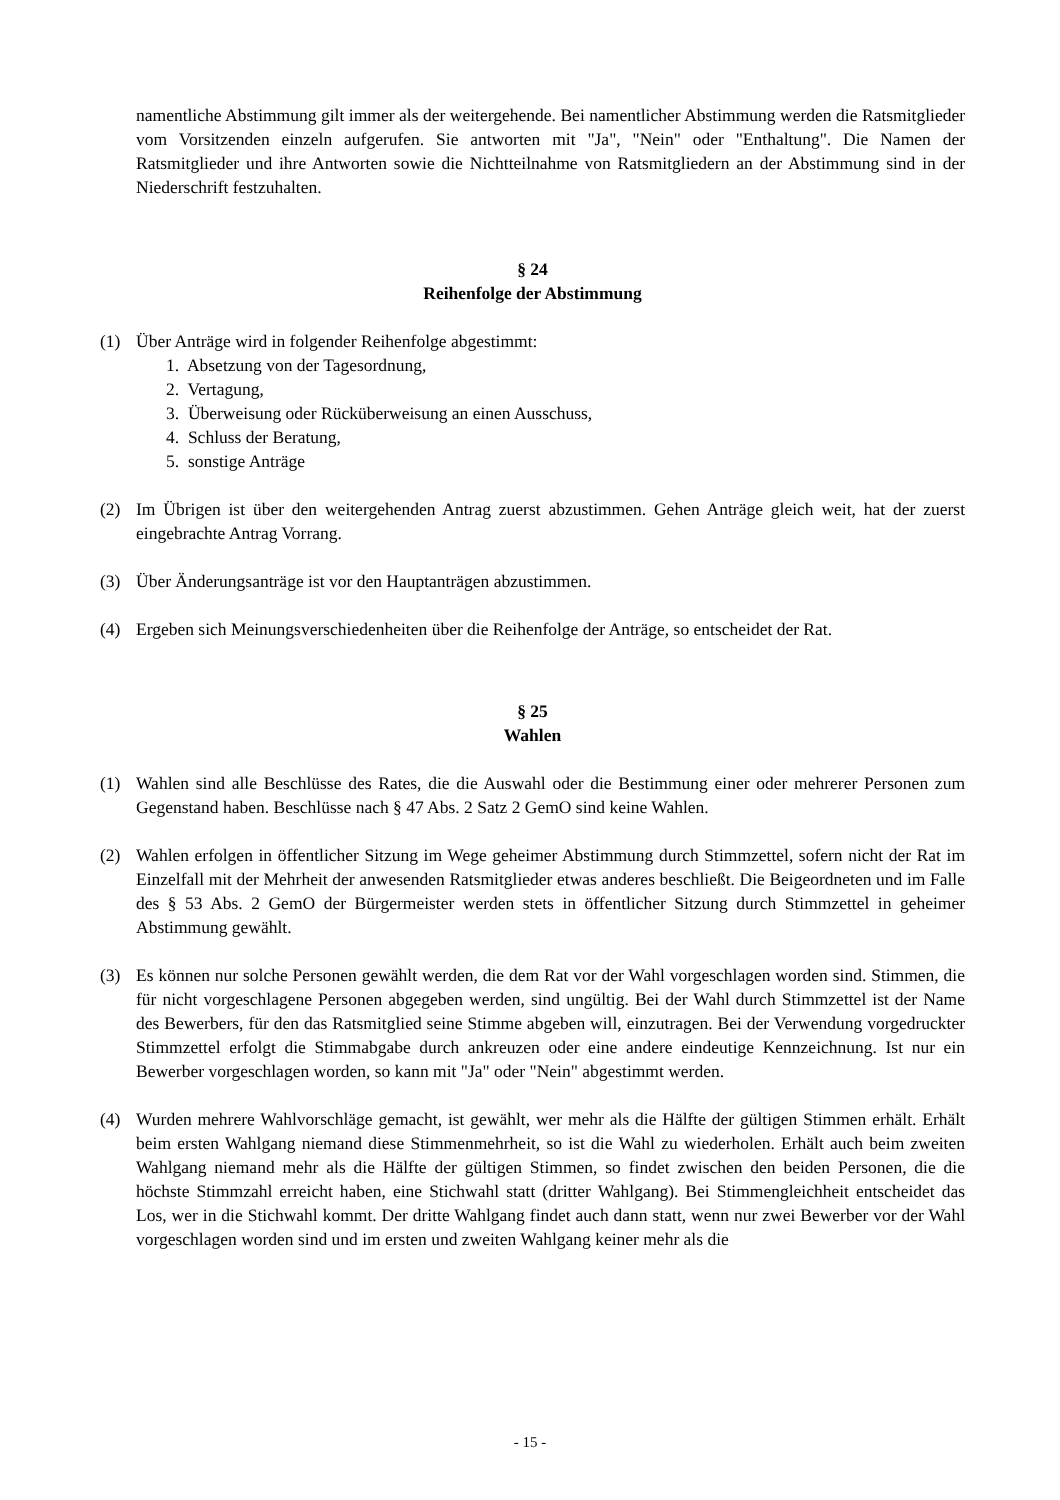namentliche Abstimmung gilt immer als der weitergehende. Bei namentlicher Abstimmung werden die Ratsmitglieder vom Vorsitzenden einzeln aufgerufen. Sie antworten mit "Ja", "Nein" oder "Enthaltung". Die Namen der Ratsmitglieder und ihre Antworten sowie die Nicht­teilnahme von Ratsmitgliedern an der Abstimmung sind in der Niederschrift festzuhalten.
§ 24
Reihenfolge der Abstimmung
(1) Über Anträge wird in folgender Reihenfolge abgestimmt:
1. Absetzung von der Tagesordnung,
2. Vertagung,
3. Überweisung oder Rücküberweisung an einen Ausschuss,
4. Schluss der Beratung,
5. sonstige Anträge
(2) Im Übrigen ist über den weitergehenden Antrag zuerst abzustimmen. Gehen Anträge gleich weit, hat der zuerst eingebrachte Antrag Vorrang.
(3) Über Änderungsanträge ist vor den Hauptanträgen abzustimmen.
(4) Ergeben sich Meinungsverschiedenheiten über die Reihenfolge der Anträge, so entscheidet der Rat.
§ 25
Wahlen
(1) Wahlen sind alle Beschlüsse des Rates, die die Auswahl oder die Bestimmung einer oder meh­rerer Personen zum Gegenstand haben. Beschlüsse nach § 47 Abs. 2 Satz 2 GemO sind keine Wahlen.
(2) Wahlen erfolgen in öffentlicher Sitzung im Wege geheimer Abstimmung durch Stimmzettel, sofern nicht der Rat im Einzelfall mit der Mehrheit der anwesenden Ratsmitglieder etwas ande­res beschließt. Die Beigeordneten und im Falle des § 53 Abs. 2 GemO der Bürgermeister wer­den stets in öffentlicher Sitzung durch Stimmzettel in geheimer Abstimmung gewählt.
(3) Es können nur solche Personen gewählt werden, die dem Rat vor der Wahl vorgeschlagen wor­den sind. Stimmen, die für nicht vorgeschlagene Personen abgegeben werden, sind ungültig. Bei der Wahl durch Stimmzettel ist der Name des Bewerbers, für den das Ratsmitglied seine Stimme abgeben will, einzutragen. Bei der Verwendung vorgedruckter Stimmzettel erfolgt die Stimmabgabe durch ankreuzen oder eine andere eindeutige Kennzeichnung. Ist nur ein Bewer­ber vorgeschlagen worden, so kann mit "Ja" oder "Nein" abgestimmt werden.
(4) Wurden mehrere Wahlvorschläge gemacht, ist gewählt, wer mehr als die Hälfte der gültigen Stimmen erhält. Erhält beim ersten Wahlgang niemand diese Stimmenmehrheit, so ist die Wahl zu wiederholen. Erhält auch beim zweiten Wahlgang niemand mehr als die Hälfte der gültigen Stimmen, so findet zwischen den beiden Personen, die die höchste Stimmzahl erreicht haben, eine Stichwahl statt (dritter Wahlgang). Bei Stimmengleichheit entscheidet das Los, wer in die Stichwahl kommt. Der dritte Wahlgang findet auch dann statt, wenn nur zwei Bewerber vor der Wahl vorgeschlagen worden sind und im ersten und zweiten Wahlgang keiner mehr als die
- 15 -